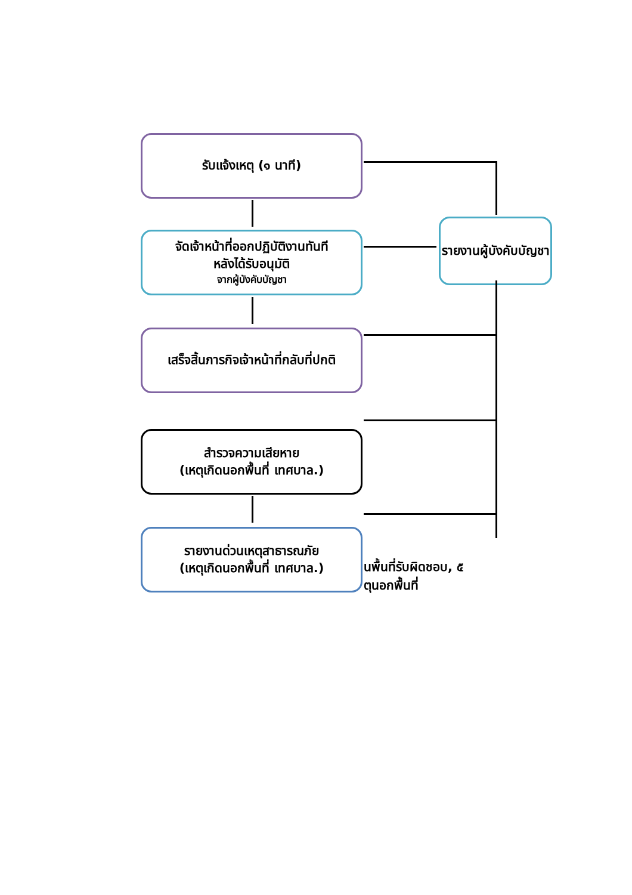รับแจ้งเหตุ (๑ นาที)
จัดเจ้าหน้าที่ออกปฏิบัติงานทันที
หลังได้รับอนุมัติ
จากผู้บังคับบัญชา
เสร็จสิ้นภารกิจเจ้าหน้าที่กลับที่ปกติ
สำรวจความเสียหาย
(เหตุเกิดนอกพื้นที่ เทศบาล.)
รายงานด่วนเหตุสาธารณภัย
(เหตุเกิดนอกพื้นที่ เทศบาล.)
รายงานผู้บังคับบัญชา
นพื้นที่รับผิดชอบ, ๕
ตุนอกพื้นที่